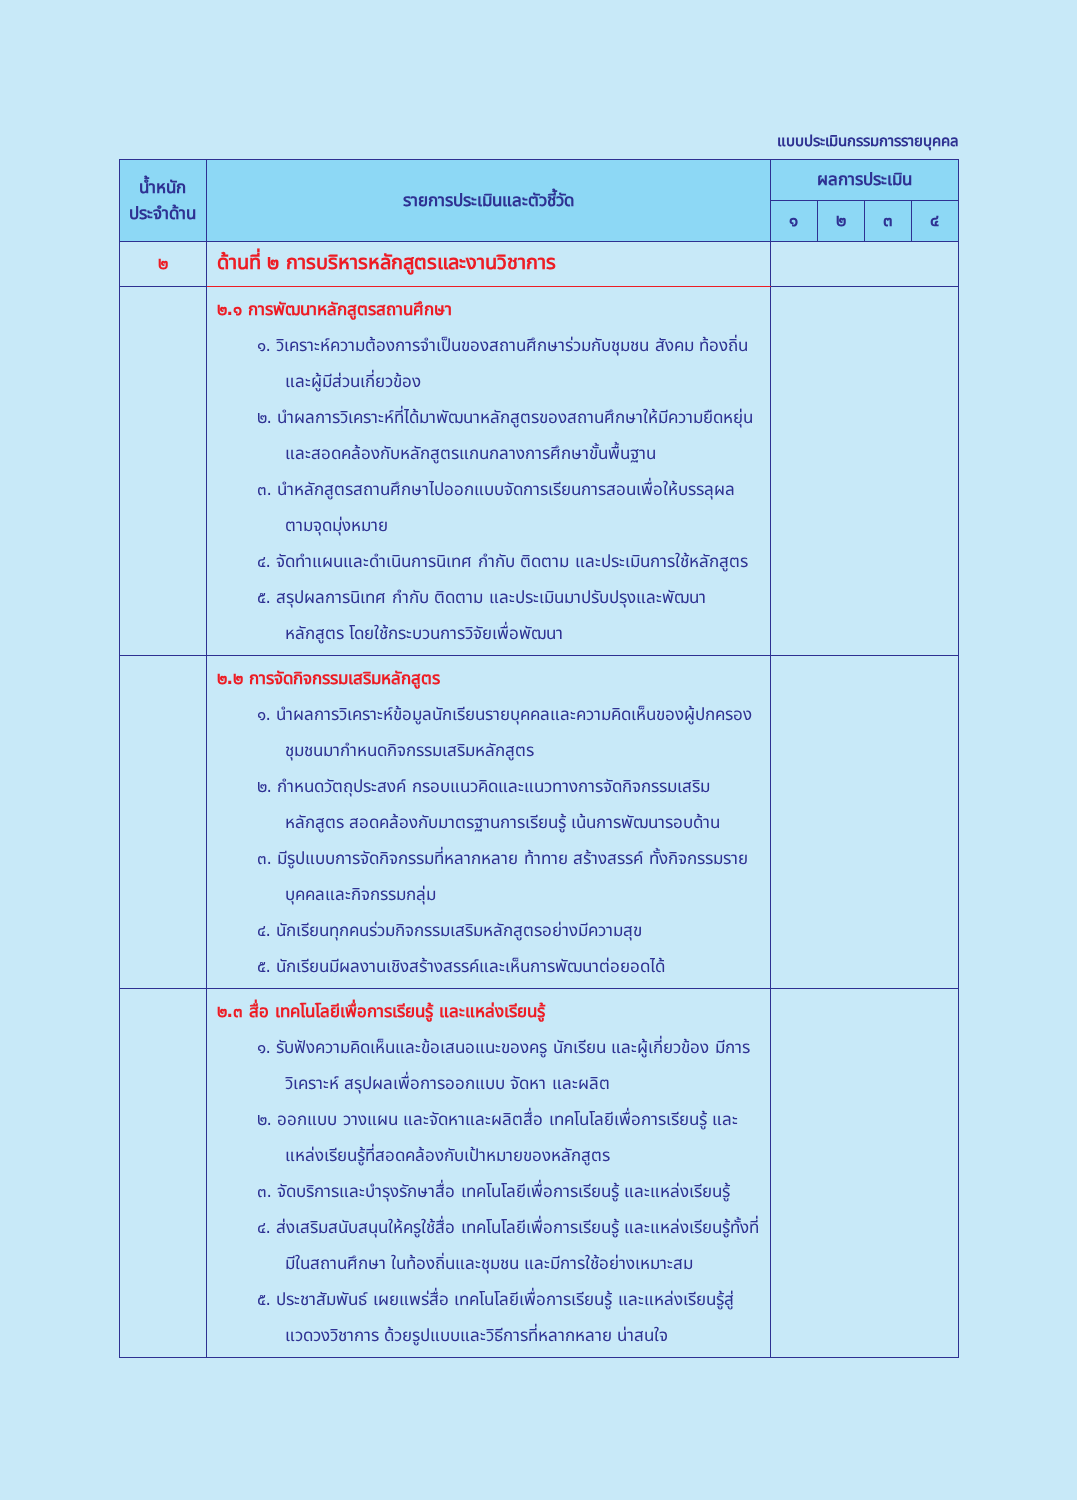แบบประเมินกรรมการรายบุคคล
| น้ำหนัก ประจำด้าน | รายการประเมินและตัวชี้วัด | ผลการประเมิน | | | |
| --- | --- | --- | --- | --- | --- |
| | | ๑ | ๒ | ๓ | ๔ |
| ๒ | ด้านที่ ๒ การบริหารหลักสูตรและงานวิชาการ | | | | |
| | ๒.๑ การพัฒนาหลักสูตรสถานศึกษา ๑. วิเคราะห์ความต้องการจำเป็นของสถานศึกษาร่วมกับชุมชน สังคม ท้องถิ่น และผู้มีส่วนเกี่ยวข้อง ๒. นำผลการวิเคราะห์ที่ได้มาพัฒนาหลักสูตรของสถานศึกษาให้มีความยืดหยุ่นและสอดคล้องกับหลักสูตรแกนกลางการศึกษาขั้นพื้นฐาน ๓. นำหลักสูตรสถานศึกษาไปออกแบบจัดการเรียนการสอนเพื่อให้บรรลุผลตามจุดมุ่งหมาย ๔. จัดทำแผนและดำเนินการนิเทศ กำกับ ติดตาม และประเมินการใช้หลักสูตร ๕. สรุปผลการนิเทศ กำกับ ติดตาม และประเมินมาปรับปรุงและพัฒนาหลักสูตร โดยใช้กระบวนการวิจัยเพื่อพัฒนา | | | | |
| | ๒.๒ การจัดกิจกรรมเสริมหลักสูตร ๑. นำผลการวิเคราะห์ข้อมูลนักเรียนรายบุคคลและความคิดเห็นของผู้ปกครอง ชุมชนมากำหนดกิจกรรมเสริมหลักสูตร ๒. กำหนดวัตถุประสงค์ กรอบแนวคิดและแนวทางการจัดกิจกรรมเสริมหลักสูตร สอดคล้องกับมาตรฐานการเรียนรู้ เน้นการพัฒนารอบด้าน ๓. มีรูปแบบการจัดกิจกรรมที่หลากหลาย ท้าทาย สร้างสรรค์ ทั้งกิจกรรมรายบุคคลและกิจกรรมกลุ่ม ๔. นักเรียนทุกคนร่วมกิจกรรมเสริมหลักสูตรอย่างมีความสุข ๕. นักเรียนมีผลงานเชิงสร้างสรรค์และเห็นการพัฒนาต่อยอดได้ | | | | |
| | ๒.๓ สื่อ เทคโนโลยีเพื่อการเรียนรู้ และแหล่งเรียนรู้ ๑. รับฟังความคิดเห็นและข้อเสนอแนะของครู นักเรียน และผู้เกี่ยวข้อง มีการวิเคราะห์ สรุปผลเพื่อการออกแบบ จัดหา และผลิต ๒. ออกแบบ วางแผน และจัดหาและผลิตสื่อ เทคโนโลยีเพื่อการเรียนรู้ และแหล่งเรียนรู้ที่สอดคล้องกับเป้าหมายของหลักสูตร ๓. จัดบริการและบำรุงรักษาสื่อ เทคโนโลยีเพื่อการเรียนรู้ และแหล่งเรียนรู้ ๔. ส่งเสริมสนับสนุนให้ครูใช้สื่อ เทคโนโลยีเพื่อการเรียนรู้ และแหล่งเรียนรู้ทั้งที่มีในสถานศึกษา ในท้องถิ่นและชุมชน และมีการใช้อย่างเหมาะสม ๕. ประชาสัมพันธ์ เผยแพร่สื่อ เทคโนโลยีเพื่อการเรียนรู้ และแหล่งเรียนรู้สู่แวดวงวิชาการ ด้วยรูปแบบและวิธีการที่หลากหลาย น่าสนใจ | | | | |